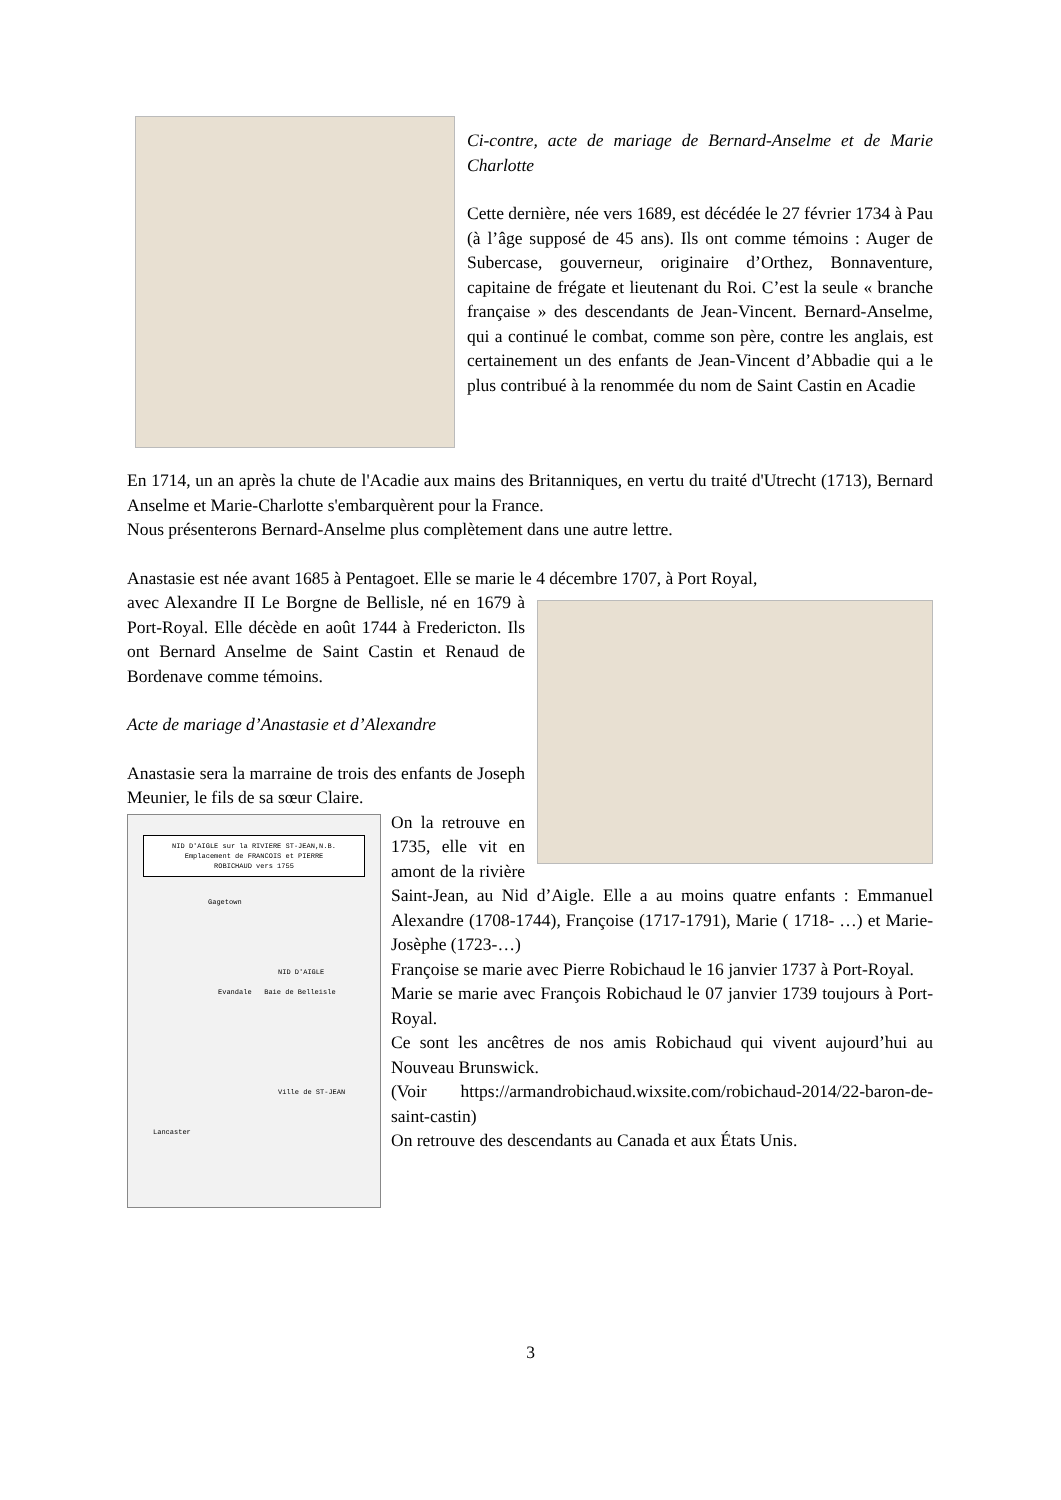Ci-contre, acte de mariage de Bernard-Anselme et de Marie Charlotte
Cette dernière, née vers 1689, est décédée le 27 février 1734 à Pau (à l’âge supposé de 45 ans). Ils ont comme témoins : Auger de Subercase, gouverneur, originaire d’Orthez, Bonnaventure, capitaine de frégate et lieutenant du Roi. C’est la seule « branche française » des descendants de Jean-Vincent. Bernard-Anselme, qui a continué le combat, comme son père, contre les anglais, est certainement un des enfants de Jean-Vincent d’Abbadie qui a le plus contribué à la renommée du nom de Saint Castin en Acadie
En 1714, un an après la chute de l'Acadie aux mains des Britanniques, en vertu du traité d'Utrecht (1713), Bernard Anselme et Marie-Charlotte s'embarquèrent pour la France.
Nous présenterons Bernard-Anselme plus complètement dans une autre lettre.
Anastasie est née avant 1685 à Pentagoet. Elle se marie le 4 décembre 1707, à Port Royal,
avec Alexandre II Le Borgne de Bellisle, né en 1679 à Port-Royal. Elle décède en août 1744 à Fredericton. Ils ont Bernard Anselme de Saint Castin et Renaud de Bordenave comme témoins.
Acte de mariage d’Anastasie et d’Alexandre
Anastasie sera la marraine de trois des enfants de Joseph Meunier, le fils de sa sœur Claire.
NID D'AIGLE sur la RIVIERE ST-JEAN,N.B.
Emplacement de FRANCOIS et PIERRE
ROBICHAUD vers 1755
Gagetown
NID D'AIGLE
Evandale Baie de Belleisle
Ville de ST-JEAN
Lancaster
On la retrouve en 1735, elle vit en amont de la rivière Saint-Jean, au Nid d’Aigle. Elle a au moins quatre enfants : Emmanuel Alexandre (1708-1744), Françoise (1717-1791), Marie ( 1718- …) et Marie-Josèphe (1723-…)
Françoise se marie avec Pierre Robichaud le 16 janvier 1737 à Port-Royal.
Marie se marie avec François Robichaud le 07 janvier 1739 toujours à Port-Royal.
Ce sont les ancêtres de nos amis Robichaud qui vivent aujourd’hui au Nouveau Brunswick.
(Voir https://armandrobichaud.wixsite.com/robichaud-2014/22-baron-de-saint-castin)
On retrouve des descendants au Canada et aux États Unis.
3